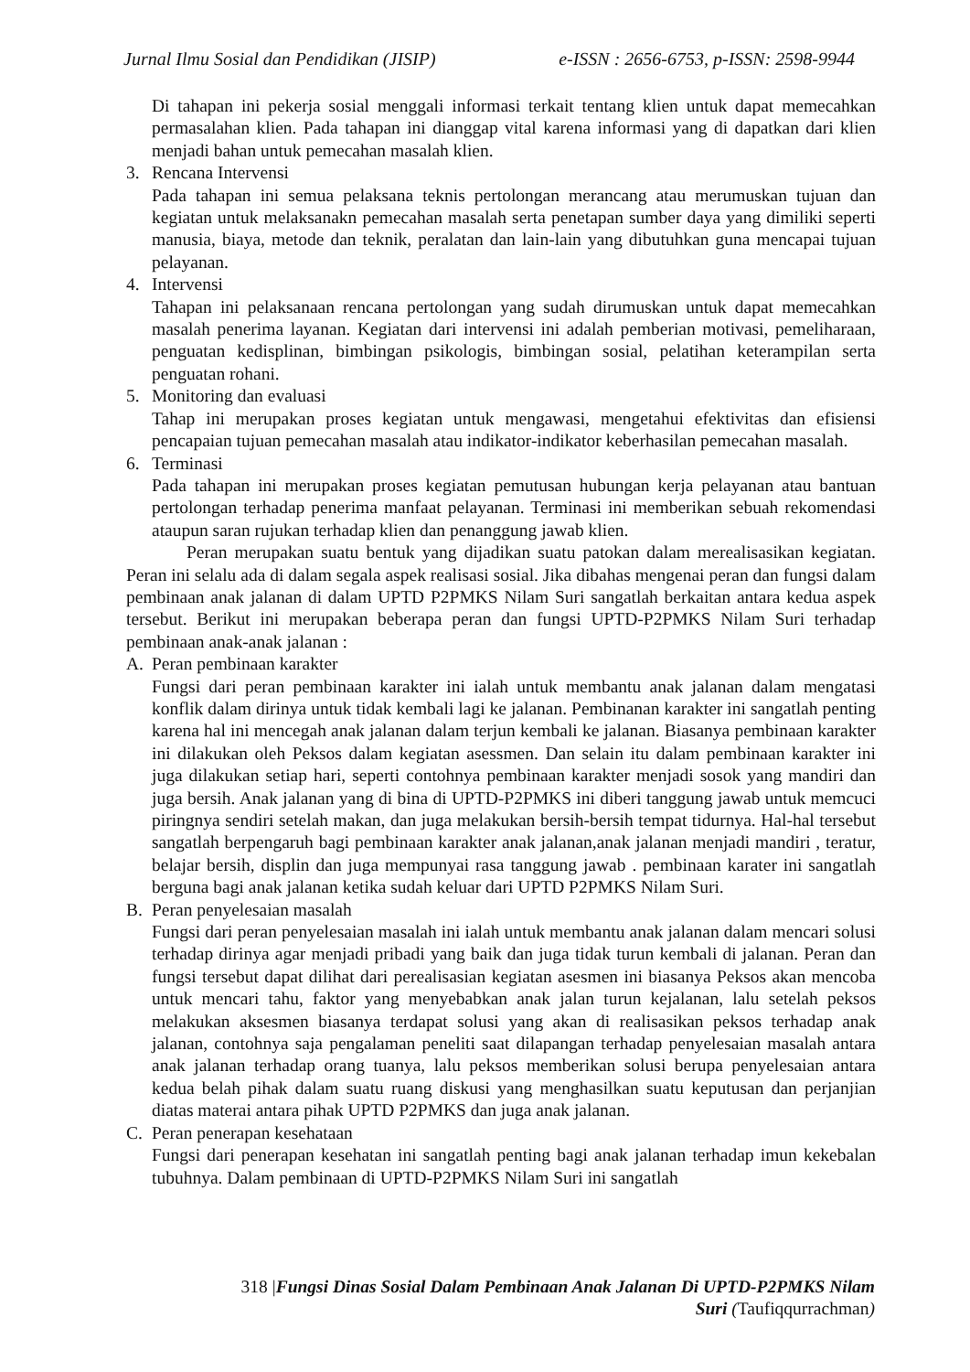Jurnal Ilmu Sosial dan Pendidikan (JISIP) e-ISSN : 2656-6753, p-ISSN: 2598-9944
Di tahapan ini pekerja sosial menggali informasi terkait tentang klien untuk dapat memecahkan permasalahan klien. Pada tahapan ini dianggap vital karena informasi yang di dapatkan dari klien menjadi bahan untuk pemecahan masalah klien.
3. Rencana Intervensi
Pada tahapan ini semua pelaksana teknis pertolongan merancang atau merumuskan tujuan dan kegiatan untuk melaksanakn pemecahan masalah serta penetapan sumber daya yang dimiliki seperti manusia, biaya, metode dan teknik, peralatan dan lain-lain yang dibutuhkan guna mencapai tujuan pelayanan.
4. Intervensi
Tahapan ini pelaksanaan rencana pertolongan yang sudah dirumuskan untuk dapat memecahkan masalah penerima layanan. Kegiatan dari intervensi ini adalah pemberian motivasi, pemeliharaan, penguatan kedisplinan, bimbingan psikologis, bimbingan sosial, pelatihan keterampilan serta penguatan rohani.
5. Monitoring dan evaluasi
Tahap ini merupakan proses kegiatan untuk mengawasi, mengetahui efektivitas dan efisiensi pencapaian tujuan pemecahan masalah atau indikator-indikator keberhasilan pemecahan masalah.
6. Terminasi
Pada tahapan ini merupakan proses kegiatan pemutusan hubungan kerja pelayanan atau bantuan pertolongan terhadap penerima manfaat pelayanan. Terminasi ini memberikan sebuah rekomendasi ataupun saran rujukan terhadap klien dan penanggung jawab klien.
Peran merupakan suatu bentuk yang dijadikan suatu patokan dalam merealisasikan kegiatan. Peran ini selalu ada di dalam segala aspek realisasi sosial. Jika dibahas mengenai peran dan fungsi dalam pembinaan anak jalanan di dalam UPTD P2PMKS Nilam Suri sangatlah berkaitan antara kedua aspek tersebut. Berikut ini merupakan beberapa peran dan fungsi UPTD-P2PMKS Nilam Suri terhadap pembinaan anak-anak jalanan :
A. Peran pembinaan karakter
Fungsi dari peran pembinaan karakter ini ialah untuk membantu anak jalanan dalam mengatasi konflik dalam dirinya untuk tidak kembali lagi ke jalanan. Pembinanan karakter ini sangatlah penting karena hal ini mencegah anak jalanan dalam terjun kembali ke jalanan. Biasanya pembinaan karakter ini dilakukan oleh Peksos dalam kegiatan asessmen. Dan selain itu dalam pembinaan karakter ini juga dilakukan setiap hari, seperti contohnya pembinaan karakter menjadi sosok yang mandiri dan juga bersih. Anak jalanan yang di bina di UPTD-P2PMKS ini diberi tanggung jawab untuk memcuci piringnya sendiri setelah makan, dan juga melakukan bersih-bersih tempat tidurnya. Hal-hal tersebut sangatlah berpengaruh bagi pembinaan karakter anak jalanan,anak jalanan menjadi mandiri , teratur, belajar bersih, displin dan juga mempunyai rasa tanggung jawab . pembinaan karater ini sangatlah berguna bagi anak jalanan ketika sudah keluar dari UPTD P2PMKS Nilam Suri.
B. Peran penyelesaian masalah
Fungsi dari peran penyelesaian masalah ini ialah untuk membantu anak jalanan dalam mencari solusi terhadap dirinya agar menjadi pribadi yang baik dan juga tidak turun kembali di jalanan. Peran dan fungsi tersebut dapat dilihat dari perealisasian kegiatan asesmen ini biasanya Peksos akan mencoba untuk mencari tahu, faktor yang menyebabkan anak jalan turun kejalanan, lalu setelah peksos melakukan aksesmen biasanya terdapat solusi yang akan di realisasikan peksos terhadap anak jalanan, contohnya saja pengalaman peneliti saat dilapangan terhadap penyelesaian masalah antara anak jalanan terhadap orang tuanya, lalu peksos memberikan solusi berupa penyelesaian antara kedua belah pihak dalam suatu ruang diskusi yang menghasilkan suatu keputusan dan perjanjian diatas materai antara pihak UPTD P2PMKS dan juga anak jalanan.
C. Peran penerapan kesehataan
Fungsi dari penerapan kesehatan ini sangatlah penting bagi anak jalanan terhadap imun kekebalan tubuhnya. Dalam pembinaan di UPTD-P2PMKS Nilam Suri ini sangatlah
318 |Fungsi Dinas Sosial Dalam Pembinaan Anak Jalanan Di UPTD-P2PMKS Nilam Suri (Taufiqqurrachman)